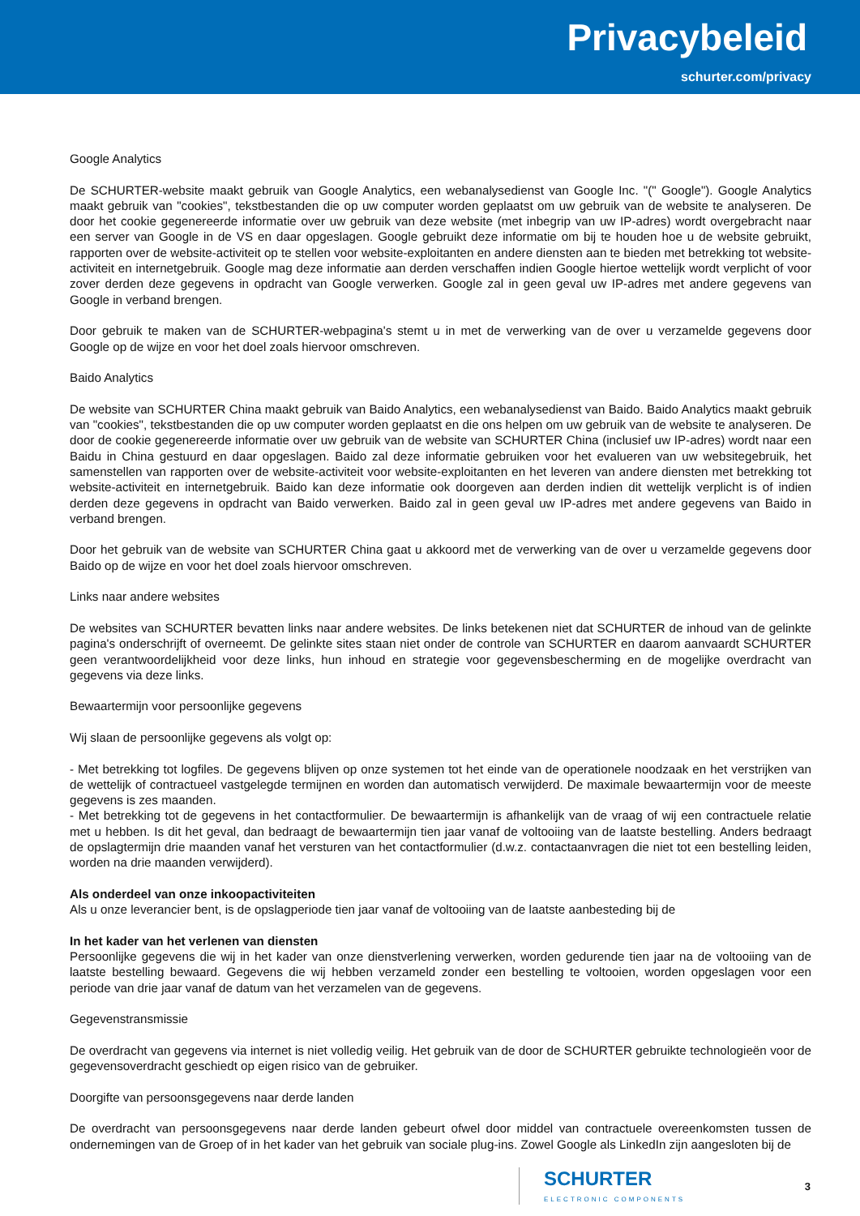Privacybeleid
schurter.com/privacy
Google Analytics
De SCHURTER-website maakt gebruik van Google Analytics, een webanalysedienst van Google Inc. "(" Google"). Google Analytics maakt gebruik van "cookies", tekstbestanden die op uw computer worden geplaatst om uw gebruik van de website te analyseren. De door het cookie gegenereerde informatie over uw gebruik van deze website (met inbegrip van uw IP-adres) wordt overgebracht naar een server van Google in de VS en daar opgeslagen. Google gebruikt deze informatie om bij te houden hoe u de website gebruikt, rapporten over de website-activiteit op te stellen voor website-exploitanten en andere diensten aan te bieden met betrekking tot website-activiteit en internetgebruik. Google mag deze informatie aan derden verschaffen indien Google hiertoe wettelijk wordt verplicht of voor zover derden deze gegevens in opdracht van Google verwerken. Google zal in geen geval uw IP-adres met andere gegevens van Google in verband brengen.
Door gebruik te maken van de SCHURTER-webpagina's stemt u in met de verwerking van de over u verzamelde gegevens door Google op de wijze en voor het doel zoals hiervoor omschreven.
Baido Analytics
De website van SCHURTER China maakt gebruik van Baido Analytics, een webanalysedienst van Baido. Baido Analytics maakt gebruik van "cookies", tekstbestanden die op uw computer worden geplaatst en die ons helpen om uw gebruik van de website te analyseren. De door de cookie gegenereerde informatie over uw gebruik van de website van SCHURTER China (inclusief uw IP-adres) wordt naar een Baidu in China gestuurd en daar opgeslagen. Baido zal deze informatie gebruiken voor het evalueren van uw websitegebruik, het samenstellen van rapporten over de website-activiteit voor website-exploitanten en het leveren van andere diensten met betrekking tot website-activiteit en internetgebruik. Baido kan deze informatie ook doorgeven aan derden indien dit wettelijk verplicht is of indien derden deze gegevens in opdracht van Baido verwerken. Baido zal in geen geval uw IP-adres met andere gegevens van Baido in verband brengen.
Door het gebruik van de website van SCHURTER China gaat u akkoord met de verwerking van de over u verzamelde gegevens door Baido op de wijze en voor het doel zoals hiervoor omschreven.
Links naar andere websites
De websites van SCHURTER bevatten links naar andere websites. De links betekenen niet dat SCHURTER de inhoud van de gelinkte pagina's onderschrijft of overneemt. De gelinkte sites staan niet onder de controle van SCHURTER en daarom aanvaardt SCHURTER geen verantwoordelijkheid voor deze links, hun inhoud en strategie voor gegevensbescherming en de mogelijke overdracht van gegevens via deze links.
Bewaartermijn voor persoonlijke gegevens
Wij slaan de persoonlijke gegevens als volgt op:
- Met betrekking tot logfiles. De gegevens blijven op onze systemen tot het einde van de operationele noodzaak en het verstrijken van de wettelijk of contractueel vastgelegde termijnen en worden dan automatisch verwijderd. De maximale bewaartermijn voor de meeste gegevens is zes maanden.
- Met betrekking tot de gegevens in het contactformulier. De bewaartermijn is afhankelijk van de vraag of wij een contractuele relatie met u hebben. Is dit het geval, dan bedraagt de bewaartermijn tien jaar vanaf de voltooiing van de laatste bestelling. Anders bedraagt de opslagtermijn drie maanden vanaf het versturen van het contactformulier (d.w.z. contactaanvragen die niet tot een bestelling leiden, worden na drie maanden verwijderd).
Als onderdeel van onze inkoopactiviteiten
Als u onze leverancier bent, is de opslagperiode tien jaar vanaf de voltooiing van de laatste aanbesteding bij de
In het kader van het verlenen van diensten
Persoonlijke gegevens die wij in het kader van onze dienstverlening verwerken, worden gedurende tien jaar na de voltooiing van de laatste bestelling bewaard. Gegevens die wij hebben verzameld zonder een bestelling te voltooien, worden opgeslagen voor een periode van drie jaar vanaf de datum van het verzamelen van de gegevens.
Gegevenstransmissie
De overdracht van gegevens via internet is niet volledig veilig. Het gebruik van de door de SCHURTER gebruikte technologieën voor de gegevensoverdracht geschiedt op eigen risico van de gebruiker.
Doorgifte van persoonsgegevens naar derde landen
De overdracht van persoonsgegevens naar derde landen gebeurt ofwel door middel van contractuele overeenkomsten tussen de ondernemingen van de Groep of in het kader van het gebruik van sociale plug-ins. Zowel Google als LinkedIn zijn aangesloten bij de
SCHURTER
ELECTRONIC COMPONENTS
3